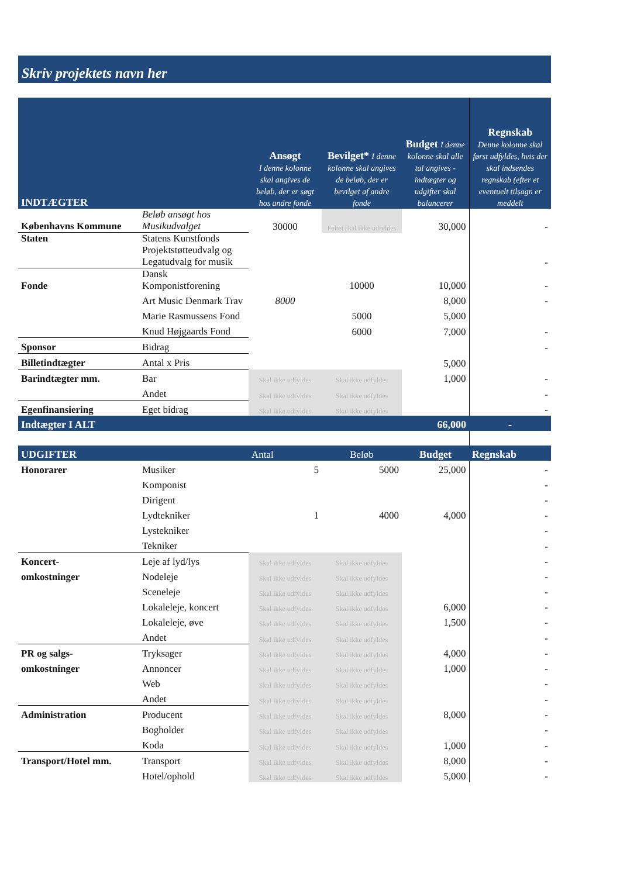Skriv projektets navn her
| INDTÆGTER | | Ansøgt I denne kolonne skal angives de beløb, der er søgt hos andre fonde | Bevilget* I denne kolonne skal angives de beløb, der er bevilget af andre fonde | Budget I denne kolonne skal alle tal angives - indtægter og udgifter skal balancerer | Regnskab Denne kolonne skal først udfyldes, hvis der skal indsendes regnskab (efter et eventuelt tilsagn er meddelt |
| --- | --- | --- | --- | --- | --- |
| Københavns Kommune | Beløb ansøgt hos Musikudvalget | 30000 | Feltet skal ikke udfyldes | 30,000 | - |
| Staten | Statens Kunstfonds Projektstøtteudvalg og Legatudvalg for musik | | | | - |
| Fonde | Dansk Komponistforening | | 10000 | 10,000 | - |
| | Art Music Denmark Trav | 8000 | | 8,000 | - |
| | Marie Rasmussens Fond | | 5000 | 5,000 | |
| | Knud Højgaards Fond | | 6000 | 7,000 | - |
| Sponsor | Bidrag | | | | - |
| Billetindtægter | Antal x Pris | | | 5,000 | |
| Barindtægter mm. | Bar | Skal ikke udfyldes | Skal ikke udfyldes | 1,000 | - |
| | Andet | Skal ikke udfyldes | Skal ikke udfyldes | | - |
| Egenfinansiering | Eget bidrag | Skal ikke udfyldes | Skal ikke udfyldes | | - |
| Indtægter I ALT | | | | 66,000 | - |
| UDGIFTER | | Antal | Beløb | Budget | Regnskab |
| Honorarer | Musiker | 5 | 5000 | 25,000 | - |
| | Komponist | | | | - |
| | Dirigent | | | | - |
| | Lydtekniker | 1 | 4000 | 4,000 | - |
| | Lystekniker | | | | - |
| | Tekniker | | | | - |
| Koncert- | Leje af lyd/lys | Skal ikke udfyldes | Skal ikke udfyldes | | - |
| omkostninger | Nodeleje | Skal ikke udfyldes | Skal ikke udfyldes | | - |
| | Sceneleje | Skal ikke udfyldes | Skal ikke udfyldes | | - |
| | Lokaleleje, koncert | Skal ikke udfyldes | Skal ikke udfyldes | 6,000 | - |
| | Lokaleleje, øve | Skal ikke udfyldes | Skal ikke udfyldes | 1,500 | - |
| | Andet | Skal ikke udfyldes | Skal ikke udfyldes | | - |
| PR og salgs- | Tryksager | Skal ikke udfyldes | Skal ikke udfyldes | 4,000 | - |
| omkostninger | Annoncer | Skal ikke udfyldes | Skal ikke udfyldes | 1,000 | - |
| | Web | Skal ikke udfyldes | Skal ikke udfyldes | | - |
| | Andet | Skal ikke udfyldes | Skal ikke udfyldes | | - |
| Administration | Producent | Skal ikke udfyldes | Skal ikke udfyldes | 8,000 | - |
| | Bogholder | Skal ikke udfyldes | Skal ikke udfyldes | | - |
| | Koda | Skal ikke udfyldes | Skal ikke udfyldes | 1,000 | - |
| Transport/Hotel mm. | Transport | Skal ikke udfyldes | Skal ikke udfyldes | 8,000 | - |
| | Hotel/ophold | Skal ikke udfyldes | Skal ikke udfyldes | 5,000 | - |